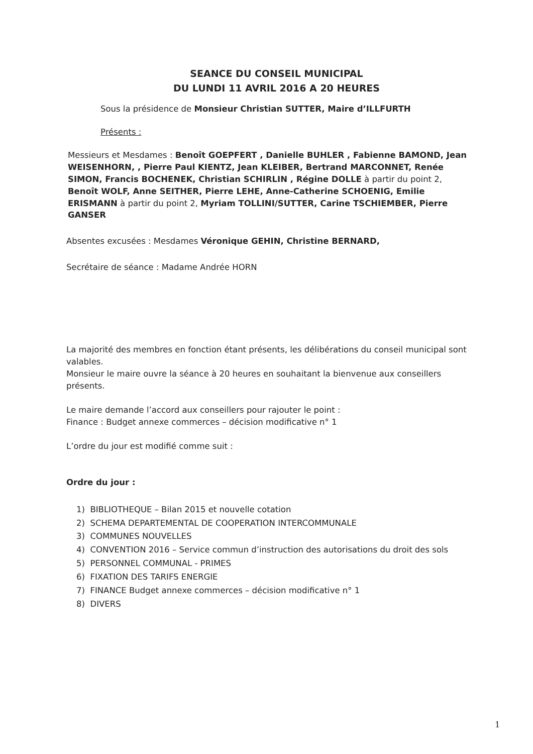SEANCE DU CONSEIL MUNICIPAL
DU LUNDI 11 AVRIL 2016 A 20 HEURES
Sous la présidence de Monsieur Christian SUTTER, Maire d’ILLFURTH
Présents :
Messieurs et Mesdames : Benoît GOEPFERT , Danielle BUHLER , Fabienne BAMOND, Jean WEISENHORN, , Pierre Paul KIENTZ, Jean KLEIBER, Bertrand MARCONNET, Renée SIMON, Francis BOCHENEK, Christian SCHIRLIN , Régine DOLLE à partir du point 2, Benoît WOLF, Anne SEITHER, Pierre LEHE, Anne-Catherine SCHOENIG, Emilie ERISMANN à partir du point 2, Myriam TOLLINI/SUTTER, Carine TSCHIEMBER, Pierre GANSER
Absentes excusées : Mesdames Véronique GEHIN, Christine BERNARD,
Secrétaire de séance : Madame Andrée HORN
La majorité des membres en fonction étant présents, les délibérations du conseil municipal sont valables.
Monsieur le maire ouvre la séance à 20 heures en souhaitant la bienvenue aux conseillers présents.
Le maire demande l’accord aux conseillers pour rajouter le point :
Finance : Budget annexe commerces – décision modificative n° 1
L’ordre du jour est modifié comme suit :
Ordre du jour :
1) BIBLIOTHEQUE – Bilan 2015 et nouvelle cotation
2) SCHEMA DEPARTEMENTAL DE COOPERATION INTERCOMMUNALE
3) COMMUNES NOUVELLES
4) CONVENTION 2016 – Service commun d’instruction des autorisations du droit des sols
5) PERSONNEL COMMUNAL - PRIMES
6) FIXATION DES TARIFS ENERGIE
7) FINANCE Budget annexe commerces – décision modificative n° 1
8) DIVERS
1